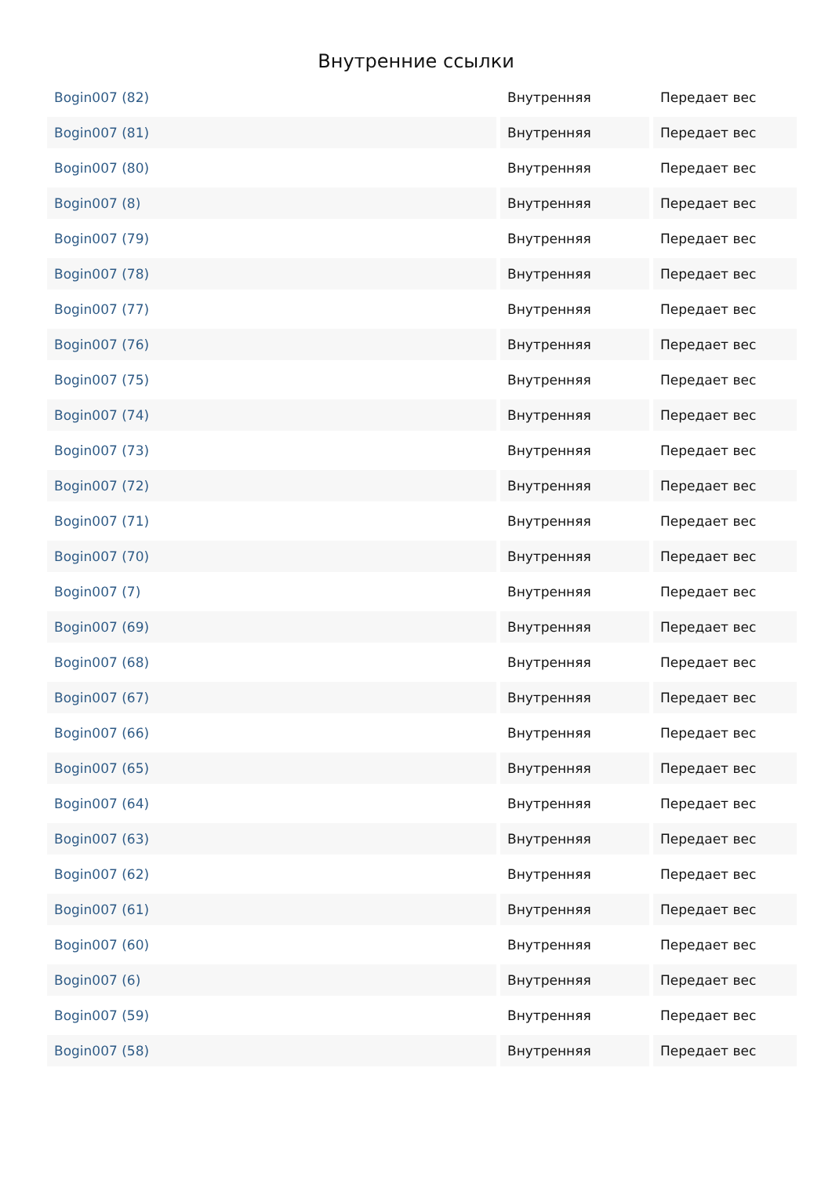Внутренние ссылки
| Bogin007 (82) | Внутренняя | Передает вес |
| Bogin007 (81) | Внутренняя | Передает вес |
| Bogin007 (80) | Внутренняя | Передает вес |
| Bogin007 (8) | Внутренняя | Передает вес |
| Bogin007 (79) | Внутренняя | Передает вес |
| Bogin007 (78) | Внутренняя | Передает вес |
| Bogin007 (77) | Внутренняя | Передает вес |
| Bogin007 (76) | Внутренняя | Передает вес |
| Bogin007 (75) | Внутренняя | Передает вес |
| Bogin007 (74) | Внутренняя | Передает вес |
| Bogin007 (73) | Внутренняя | Передает вес |
| Bogin007 (72) | Внутренняя | Передает вес |
| Bogin007 (71) | Внутренняя | Передает вес |
| Bogin007 (70) | Внутренняя | Передает вес |
| Bogin007 (7) | Внутренняя | Передает вес |
| Bogin007 (69) | Внутренняя | Передает вес |
| Bogin007 (68) | Внутренняя | Передает вес |
| Bogin007 (67) | Внутренняя | Передает вес |
| Bogin007 (66) | Внутренняя | Передает вес |
| Bogin007 (65) | Внутренняя | Передает вес |
| Bogin007 (64) | Внутренняя | Передает вес |
| Bogin007 (63) | Внутренняя | Передает вес |
| Bogin007 (62) | Внутренняя | Передает вес |
| Bogin007 (61) | Внутренняя | Передает вес |
| Bogin007 (60) | Внутренняя | Передает вес |
| Bogin007 (6) | Внутренняя | Передает вес |
| Bogin007 (59) | Внутренняя | Передает вес |
| Bogin007 (58) | Внутренняя | Передает вес |